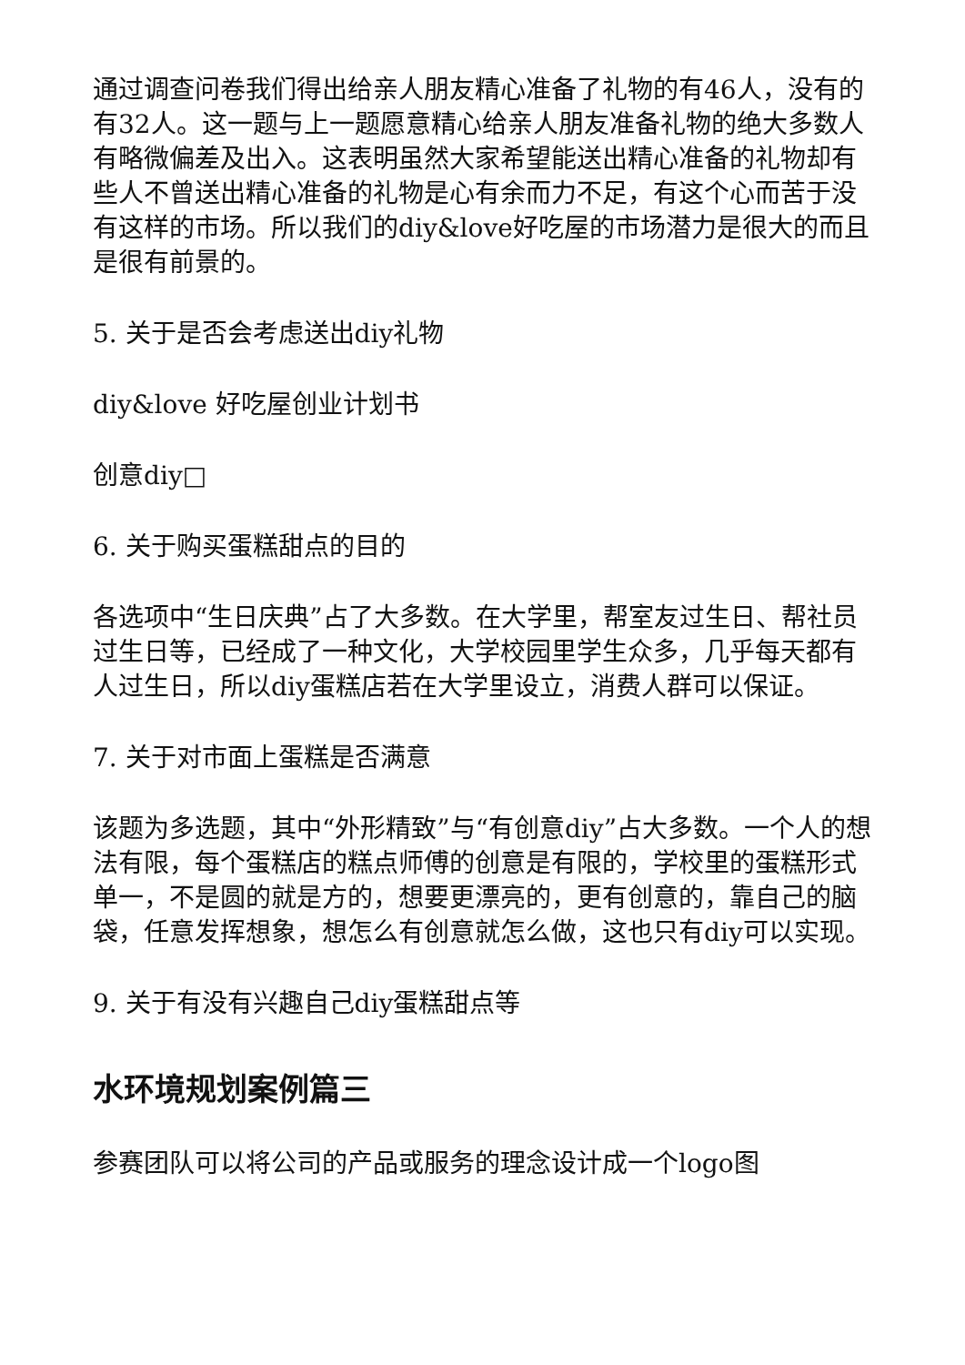通过调查问卷我们得出给亲人朋友精心准备了礼物的有46人，没有的有32人。这一题与上一题愿意精心给亲人朋友准备礼物的绝大多数人有略微偏差及出入。这表明虽然大家希望能送出精心准备的礼物却有些人不曾送出精心准备的礼物是心有余而力不足，有这个心而苦于没有这样的市场。所以我们的diy&love好吃屋的市场潜力是很大的而且是很有前景的。
5. 关于是否会考虑送出diy礼物
diy&love 好吃屋创业计划书
创意diy□
6. 关于购买蛋糕甜点的目的
各选项中“生日庆典”占了大多数。在大学里，帮室友过生日、帮社员过生日等，已经成了一种文化，大学校园里学生众多，几乎每天都有人过生日，所以diy蛋糕店若在大学里设立，消费人群可以保证。
7. 关于对市面上蛋糕是否满意
该题为多选题，其中“外形精致”与“有创意diy”占大多数。一个人的想法有限，每个蛋糕店的糕点师傅的创意是有限的，学校里的蛋糕形式单一，不是圆的就是方的，想要更漂亮的，更有创意的，靠自己的脑袋，任意发挥想象，想怎么有创意就怎么做，这也只有diy可以实现。
9. 关于有没有兴趣自己diy蛋糕甜点等
水环境规划案例篇三
参赛团队可以将公司的产品或服务的理念设计成一个logo图